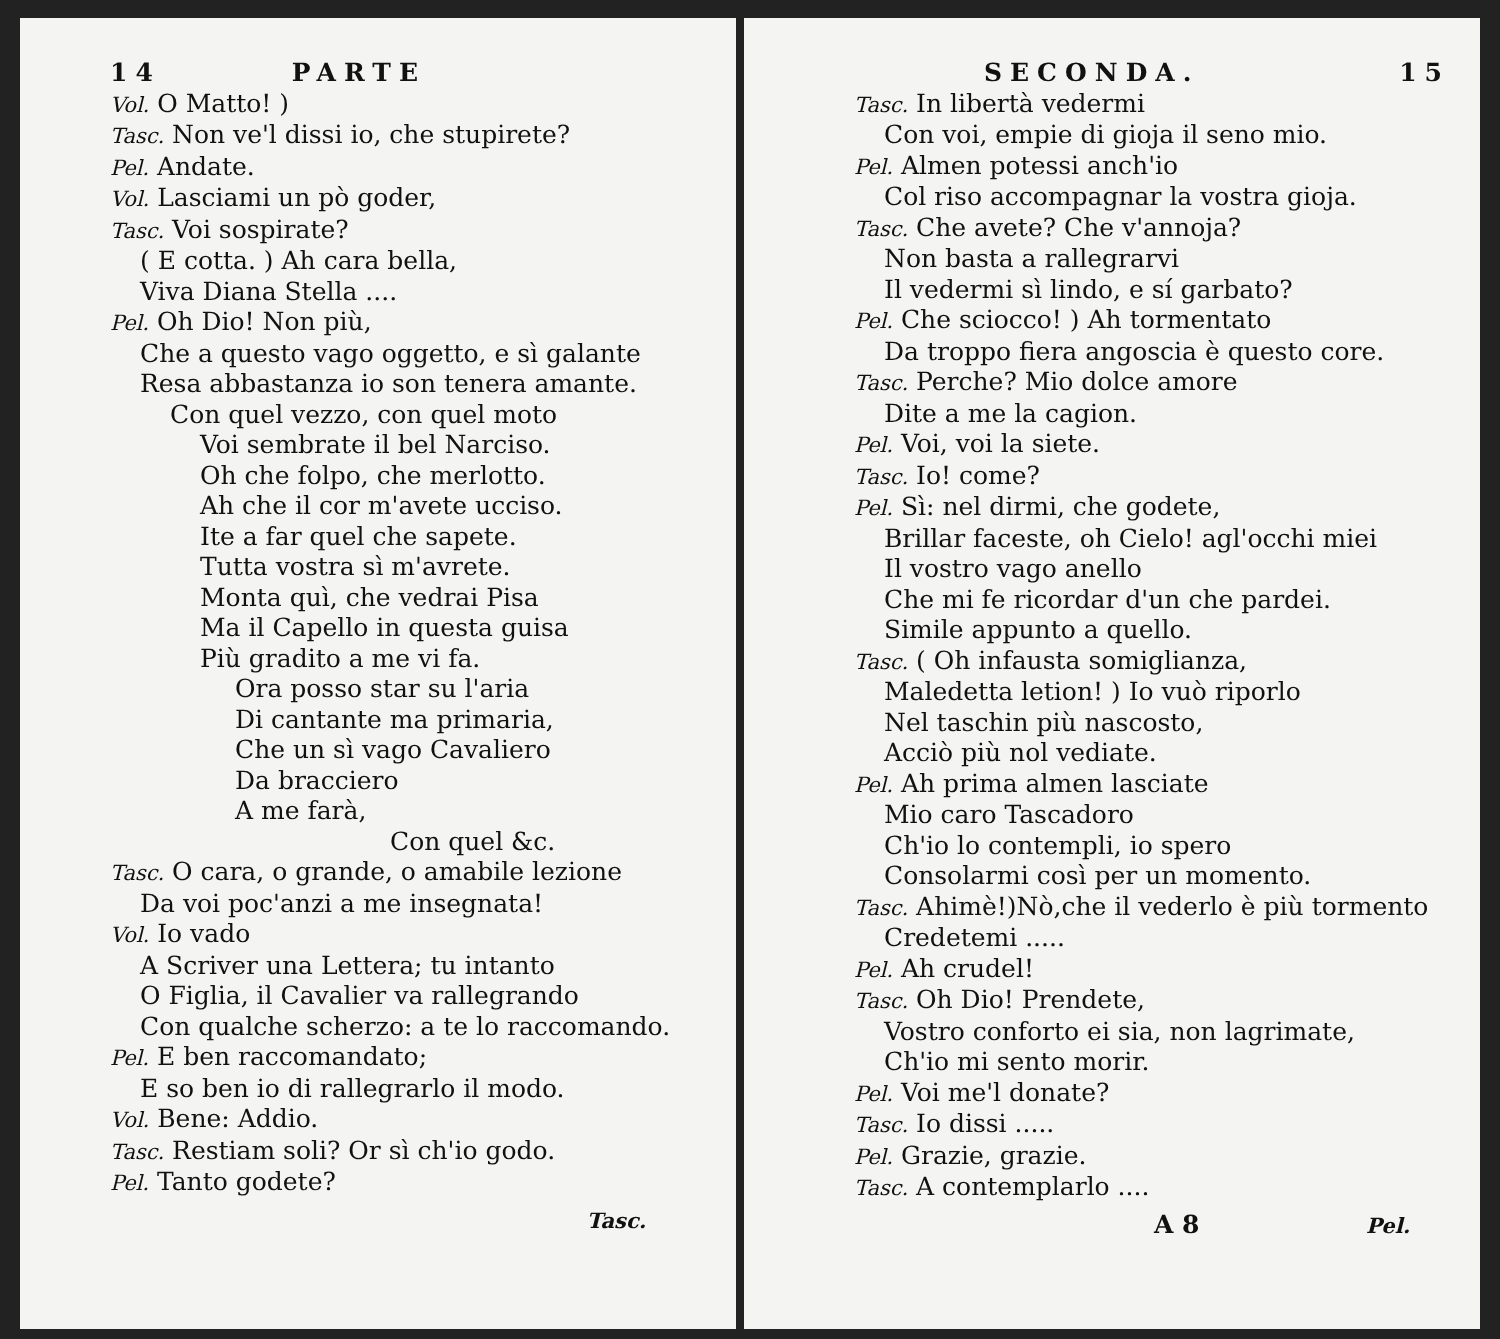14 PARTE
Vol. O Matto! )
Tasc. Non ve'l dissi io, che stupirete?
Pel. Andate.
Vol. Lasciami un pò goder,
Tasc. Voi sospirate?
( E cotta. ) Ah cara bella,
Viva Diana Stella ....
Pel. Oh Dio! Non più,
Che a questo vago oggetto, e sì galante
Resa abbastanza io son tenera amante.
Con quel vezzo, con quel moto
Voi sembrate il bel Narciso.
Oh che folpo, che merlotto.
Ah che il cor m'avete ucciso.
Ite a far quel che sapete.
Tutta vostra sì m'avrete.
Monta quì, che vedrai Pisa
Ma il Capello in questa guisa
Più gradito a me vi fa.
Ora posso star su l'aria
Di cantante ma primaria,
Che un sì vago Cavaliero
Da bracciero
A me farà,
Con quel &c.
Tasc. O cara, o grande, o amabile lezione
Da voi poc'anzi a me insegnata!
Vol. Io vado
A Scriver una Lettera; tu intanto
O Figlia, il Cavalier va rallegrando
Con qualche scherzo: a te lo raccomando.
Pel. E ben raccomandato;
E so ben io di rallegrarlo il modo.
Vol. Bene: Addio.
Tasc. Restiam soli? Or sì ch'io godo.
Pel. Tanto godete?
Tasc.
SECONDA. 15
Tasc. In libertà vedermi
Con voi, empie di gioja il seno mio.
Pel. Almen potessi anch'io
Col riso accompagnar la vostra gioja.
Tasc. Che avete? Che v'annoja?
Non basta a rallegrarvi
Il vedermi sì lindo, e sí garbato?
Pel. Che sciocco! ) Ah tormentato
Da troppo fiera angoscia è questo core.
Tasc. Perche? Mio dolce amore
Dite a me la cagion.
Pel. Voi, voi la siete.
Tasc. Io! come?
Pel. Sì: nel dirmi, che godete,
Brillar faceste, oh Cielo! agl'occhi miei
Il vostro vago anello
Che mi fe ricordar d'un che pardei.
Simile appunto a quello.
Tasc. ( Oh infausta somiglianza,
Maledetta letion! ) Io vuò riporlo
Nel taschin più nascosto,
Acciò più nol vediate.
Pel. Ah prima almen lasciate
Mio caro Tascadoro
Ch'io lo contempli, io spero
Consolarmi così per un momento.
Tasc. Ahimè!)Nò,che il vederlo è più tormento
Credetemi .....
Pel. Ah crudel!
Tasc. Oh Dio! Prendete,
Vostro conforto ei sia, non lagrimate,
Ch'io mi sento morir.
Pel. Voi me'l donate?
Tasc. Io dissi .....
Pel. Grazie, grazie.
Tasc. A contemplarlo ....
A 8 Pel.